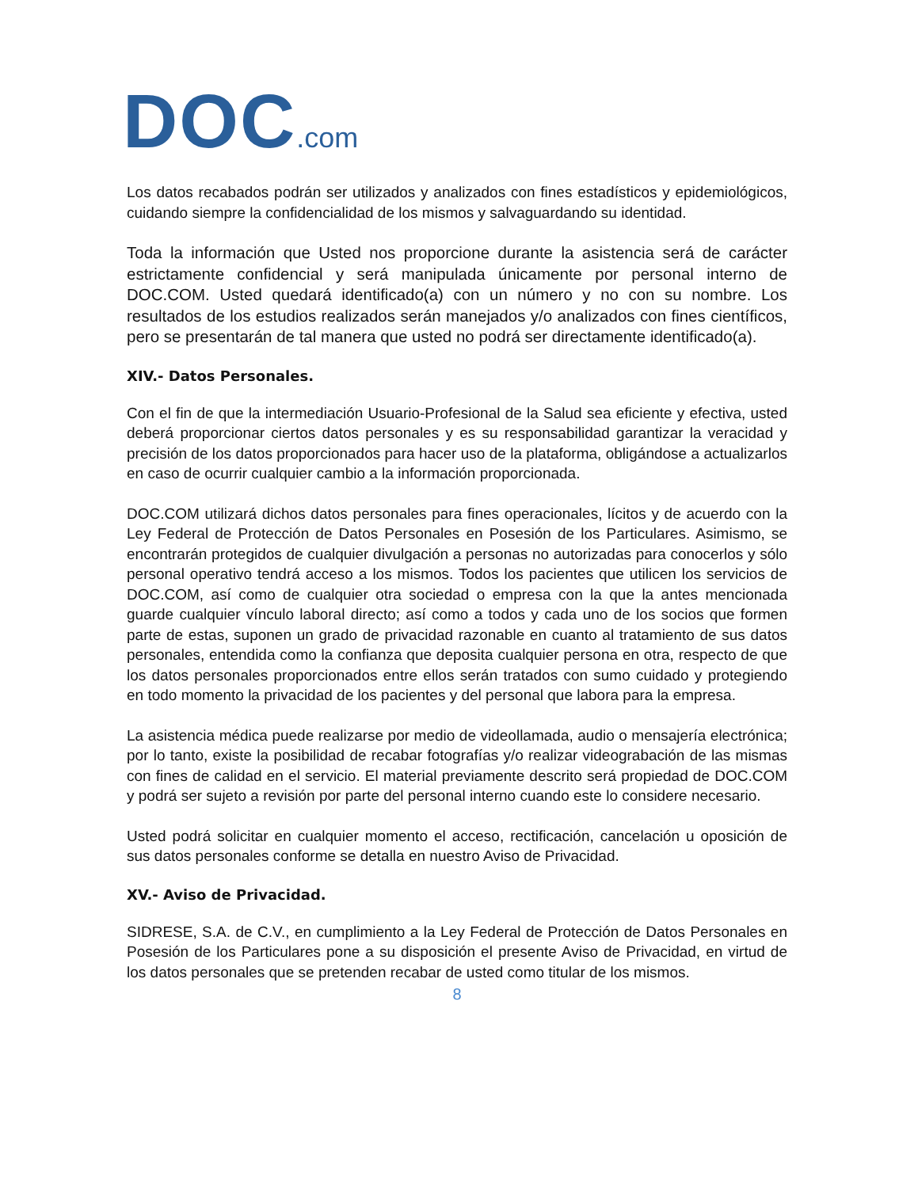DOC.com
Los datos recabados podrán ser utilizados y analizados con fines estadísticos y epidemiológicos, cuidando siempre la confidencialidad de los mismos y salvaguardando su identidad.
Toda la información que Usted nos proporcione durante la asistencia será de carácter estrictamente confidencial y será manipulada únicamente por personal interno de DOC.COM. Usted quedará identificado(a) con un número y no con su nombre. Los resultados de los estudios realizados serán manejados y/o analizados con fines científicos, pero se presentarán de tal manera que usted no podrá ser directamente identificado(a).
XIV.- Datos Personales.
Con el fin de que la intermediación Usuario-Profesional de la Salud sea eficiente y efectiva, usted deberá proporcionar ciertos datos personales y es su responsabilidad garantizar la veracidad y precisión de los datos proporcionados para hacer uso de la plataforma, obligándose a actualizarlos en caso de ocurrir cualquier cambio a la información proporcionada.
DOC.COM utilizará dichos datos personales para fines operacionales, lícitos y de acuerdo con la Ley Federal de Protección de Datos Personales en Posesión de los Particulares. Asimismo, se encontrarán protegidos de cualquier divulgación a personas no autorizadas para conocerlos y sólo personal operativo tendrá acceso a los mismos. Todos los pacientes que utilicen los servicios de DOC.COM, así como de cualquier otra sociedad o empresa con la que la antes mencionada guarde cualquier vínculo laboral directo; así como a todos y cada uno de los socios que formen parte de estas, suponen un grado de privacidad razonable en cuanto al tratamiento de sus datos personales, entendida como la confianza que deposita cualquier persona en otra, respecto de que los datos personales proporcionados entre ellos serán tratados con sumo cuidado y protegiendo en todo momento la privacidad de los pacientes y del personal que labora para la empresa.
La asistencia médica puede realizarse por medio de videollamada, audio o mensajería electrónica; por lo tanto, existe la posibilidad de recabar fotografías y/o realizar videograbación de las mismas con fines de calidad en el servicio. El material previamente descrito será propiedad de DOC.COM y podrá ser sujeto a revisión por parte del personal interno cuando este lo considere necesario.
Usted podrá solicitar en cualquier momento el acceso, rectificación, cancelación u oposición de sus datos personales conforme se detalla en nuestro Aviso de Privacidad.
XV.- Aviso de Privacidad.
SIDRESE, S.A. de C.V., en cumplimiento a la Ley Federal de Protección de Datos Personales en Posesión de los Particulares pone a su disposición el presente Aviso de Privacidad, en virtud de los datos personales que se pretenden recabar de usted como titular de los mismos.
8